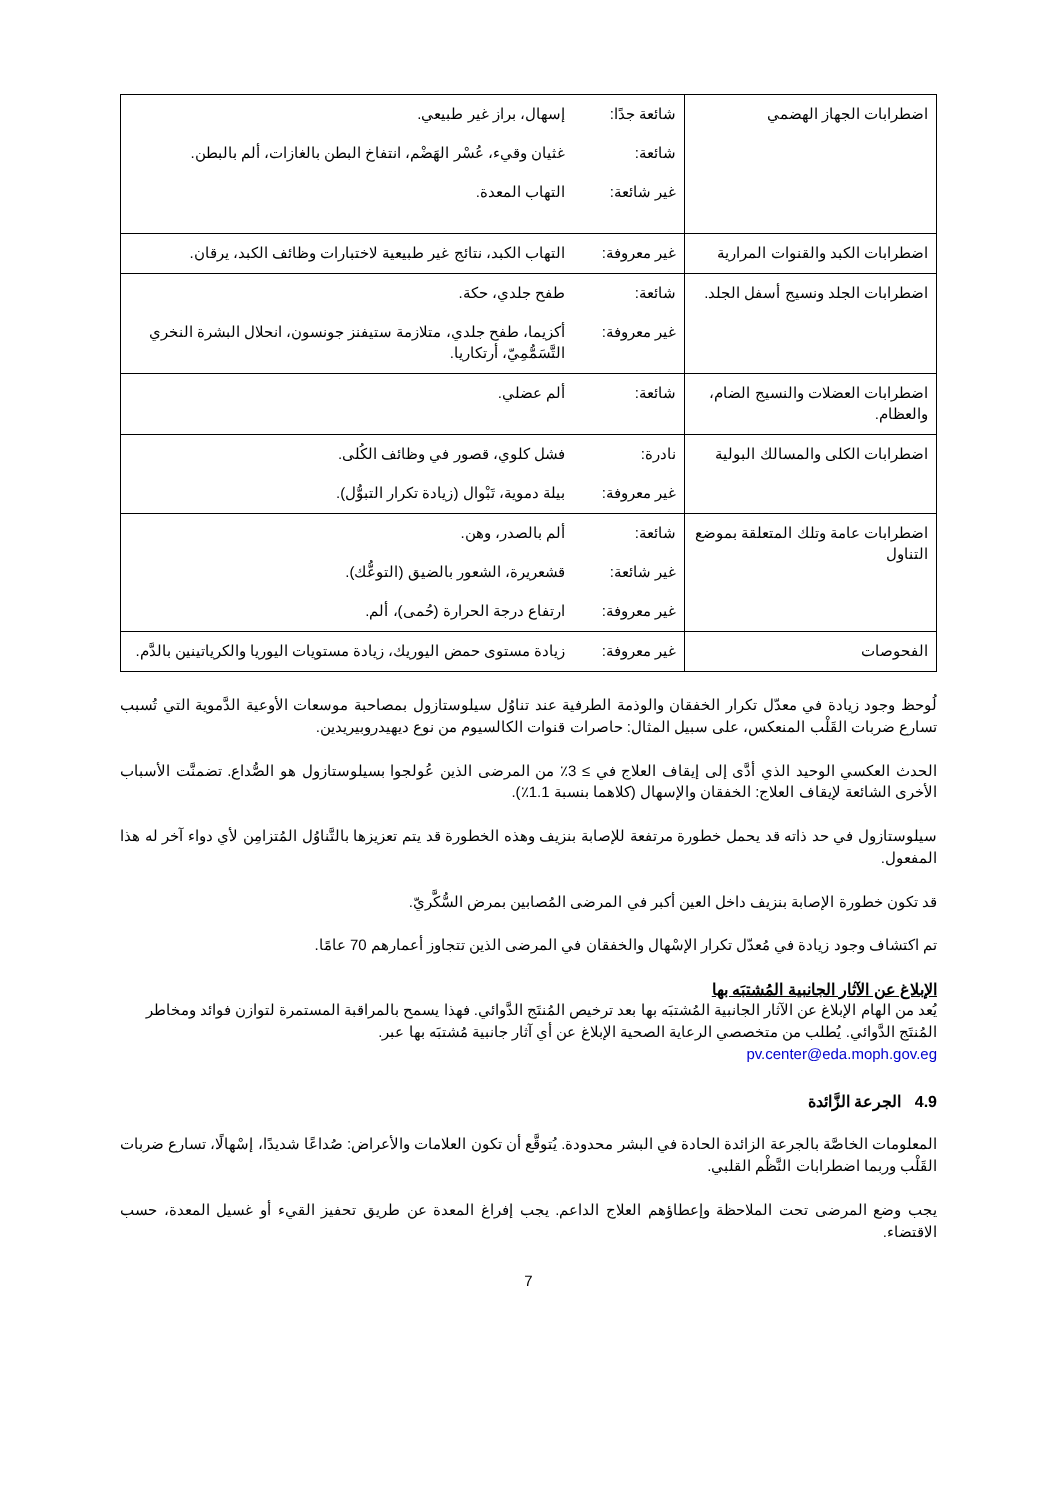| اضطرابات الجهاز الهضمي | شائعة جدًا: | إسهال، براز غير طبيعي. |
| | شائعة: | غثيان وقيء، عُسْر الهَضْم، انتفاخ البطن بالغازات، ألم بالبطن. |
| | غير شائعة: | التهاب المعدة. |
| اضطرابات الكبد والقنوات المرارية | غير معروفة: | التهاب الكبد، نتائج غير طبيعية لاختبارات وظائف الكبد، يرقان. |
| اضطرابات الجلد ونسيج أسفل الجلد. | شائعة: | طفح جلدي، حكة. |
| | غير معروفة: | أكزيما، طفح جلدي، متلازمة ستيفنز جونسون، انحلال البشرة النخري التَّسَمُّمِيّ، أرتكاريا. |
| اضطرابات العضلات والنسيج الضام، والعظام. | شائعة: | ألم عضلي. |
| اضطرابات الكلى والمسالك البولية | نادرة: | فشل كلوي، قصور في وظائف الكُلى. |
| | غير معروفة: | بيلة دموية، تَبْوال (زيادة تكرار التبوُّل). |
| اضطرابات عامة وتلك المتعلقة بموضع التناول | شائعة: | ألم بالصدر، وهن. |
| | غير شائعة: | قشعريرة، الشعور بالضيق (التوعُّك). |
| | غير معروفة: | ارتفاع درجة الحرارة (حُمى)، ألم. |
| الفحوصات | غير معروفة: | زيادة مستوى حمض اليوريك، زيادة مستويات اليوريا والكرياتينين بالدَّم. |
لُوحظ وجود زيادة في معدّل تكرار الخفقان والوذمة الطرفية عند تناوُل سيلوستازول بمصاحبة موسعات الأوعية الدَّموية التي تُسبب تسارع ضربات القَلْب المنعكس، على سبيل المثال: حاصرات قنوات الكالسيوم من نوع ديهيدروبيريدين.
الحدث العكسي الوحيد الذي أدَّى إلى إيقاف العلاج في ≥ 3٪ من المرضى الذين عُولجوا بسيلوستازول هو الصُّداع. تضمنَّت الأسباب الأخرى الشائعة لإيقاف العلاج: الخفقان والإسهال (كلاهما بنسبة 1.1٪).
سيلوستازول في حد ذاته قد يحمل خطورة مرتفعة للإصابة بنزيف وهذه الخطورة قد يتم تعزيزها بالتَّناوُل المُتزامِن لأي دواء آخر له هذا المفعول.
قد تكون خطورة الإصابة بنزيف داخل العين أكبر في المرضى المُصابين بمرض السُّكَّريّ.
تم اكتشاف وجود زيادة في مُعدّل تكرار الإسْهال والخفقان في المرضى الذين تتجاوز أعمارهم 70 عامًا.
الإبلاغ عن الآثار الجانبية المُشتبَه بها
يُعد من الهام الإبلاغ عن الآثار الجانبية المُشتبَه بها بعد ترخيص المُنتَج الدَّوائي. فهذا يسمح بالمراقبة المستمرة لتوازن فوائد ومخاطر المُنتَج الدَّوائي. يُطلب من متخصصي الرعاية الصحية الإبلاغ عن أي آثار جانبية مُشتبَه بها عبر.
pv.center@eda.moph.gov.eg
4.9 الجرعة الزَّائدة
المعلومات الخاصَّة بالجرعة الزائدة الحادة في البشر محدودة. يُتوقَّع أن تكون العلامات والأعراض: صُداعًا شديدًا، إسْهالًا، تسارع ضربات القَلْب وربما اضطرابات النَّظْم القلبي.
يجب وضع المرضى تحت الملاحظة وإعطاؤهم العلاج الداعم. يجب إفراغ المعدة عن طريق تحفيز القيء أو غسيل المعدة، حسب الاقتضاء.
7